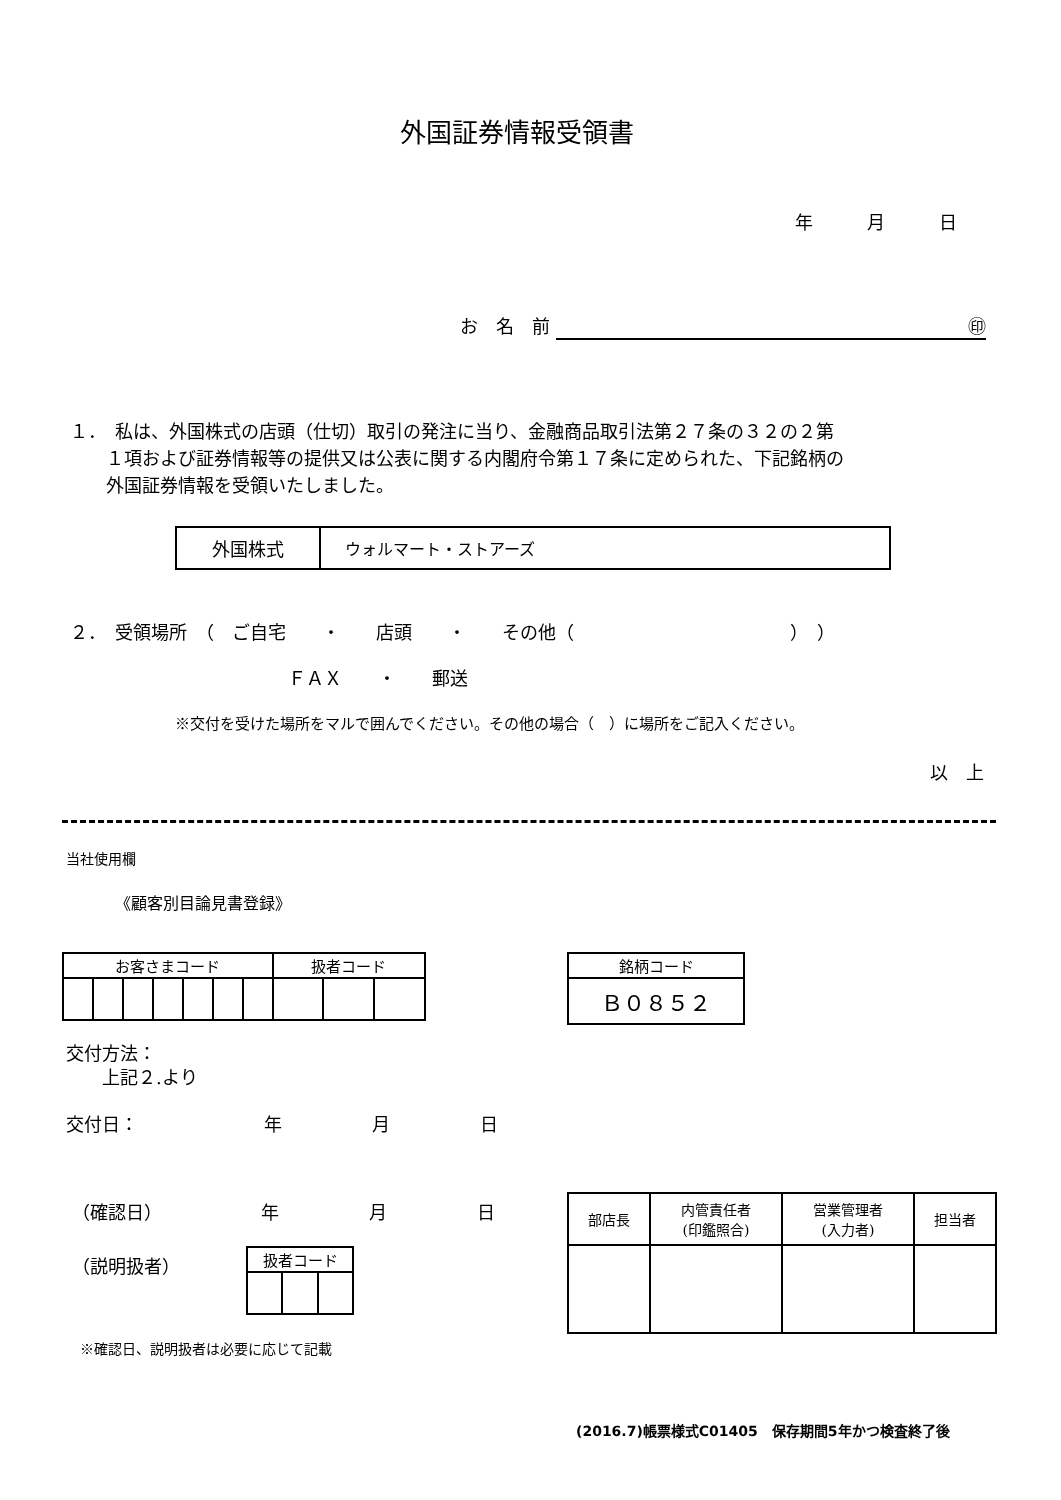外国証券情報受領書
年　　　月　　　日
お　名　前 ㊞
１．　私は、外国株式の店頭（仕切）取引の発注に当り、金融商品取引法第２７条の３２の２第
　　１項および証券情報等の提供又は公表に関する内閣府令第１７条に定められた、下記銘柄の
　　外国証券情報を受領いたしました。
| 外国株式 | ウォルマート・ストアーズ |
２．　受領場所　（　ご自宅　　・　　店頭　　・　　その他（　　　　　　　　　　　　）　）
ＦＡＸ　　・　　郵送
※交付を受けた場所をマルで囲んでください。その他の場合（　）に場所をご記入ください。
以　上
当社使用欄
《顧客別目論見書登録》
| お客さまコード | | | | | | | 扱者コード | | |
| 銘柄コード |
| Ｂ０８５２ |
交付方法：
　　上記２.より
交付日：　　　　　　　年　　　　　月　　　　　日
（確認日）　　　　　　年　　　　　月　　　　　日
（説明扱者）
| 扱者コード | | |
※確認日、説明扱者は必要に応じて記載
| 部店長 | 内管責任者 (印鑑照合) | 営業管理者 (入力者) | 担当者 |
(2016.7)帳票様式C01405　保存期間5年かつ検査終了後